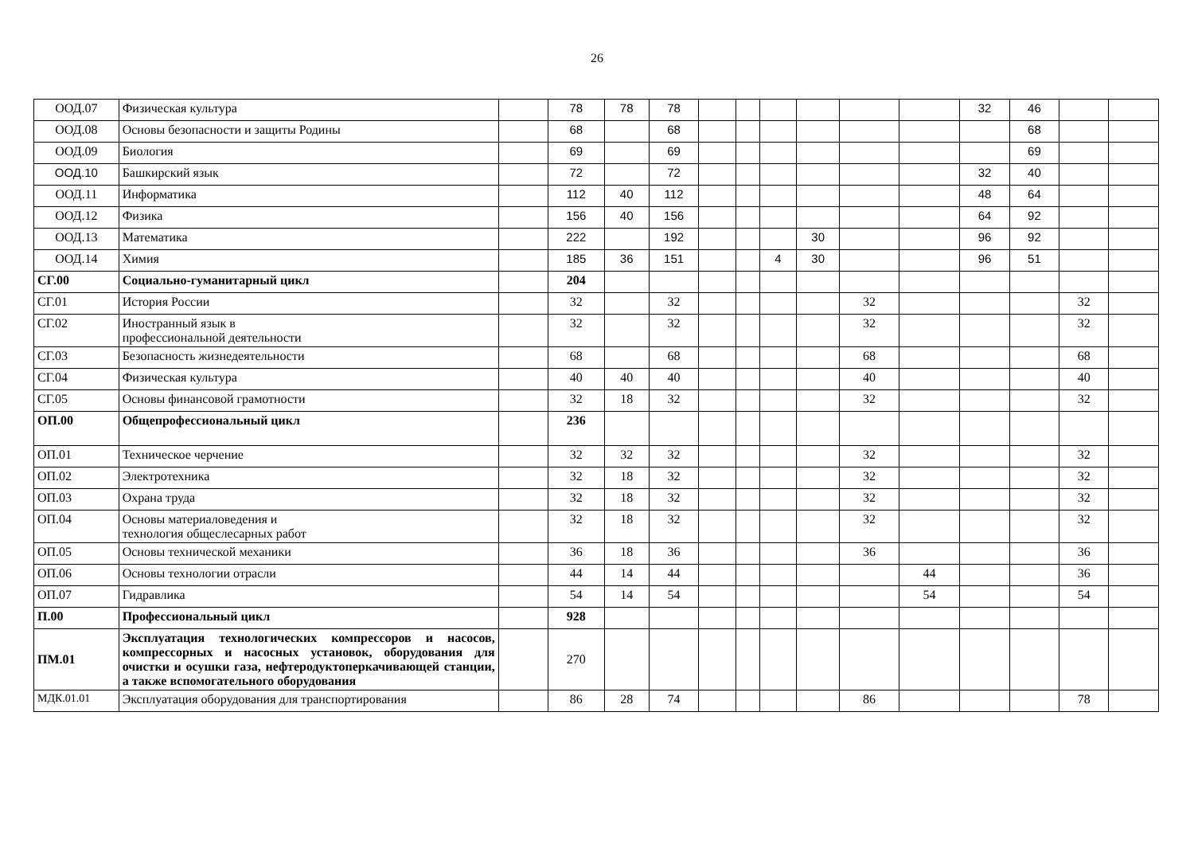26
| ООД.07 | Физическая культура | | 78 | 78 | 78 | | | | | | | 32 | 46 | | |
| ООД.08 | Основы безопасности и защиты Родины | | 68 | | 68 | | | | | | | | 68 | | |
| ООД.09 | Биология | | 69 | | 69 | | | | | | | | 69 | | |
| ООД.10 | Башкирский язык | | 72 | | 72 | | | | | | | 32 | 40 | | |
| ООД.11 | Информатика | | 112 | 40 | 112 | | | | | | | 48 | 64 | | |
| ООД.12 | Физика | | 156 | 40 | 156 | | | | | | | 64 | 92 | | |
| ООД.13 | Математика | | 222 | | 192 | | | | 30 | | | 96 | 92 | | |
| ООД.14 | Химия | | 185 | 36 | 151 | | | 4 | 30 | | | 96 | 51 | | |
| СГ.00 | Социально-гуманитарный цикл | | 204 | | | | | | | | | | | | |
| СГ.01 | История России | | 32 | | 32 | | | | | 32 | | | | 32 | |
| СГ.02 | Иностранный язык в профессиональной деятельности | | 32 | | 32 | | | | | 32 | | | | 32 | |
| СГ.03 | Безопасность жизнедеятельности | | 68 | | 68 | | | | | 68 | | | | 68 | |
| СГ.04 | Физическая культура | | 40 | 40 | 40 | | | | | 40 | | | | 40 | |
| СГ.05 | Основы финансовой грамотности | | 32 | 18 | 32 | | | | | 32 | | | | 32 | |
| ОП.00 | Общепрофессиональный цикл | | 236 | | | | | | | | | | | | |
| ОП.01 | Техническое черчение | | 32 | 32 | 32 | | | | | 32 | | | | 32 | |
| ОП.02 | Электротехника | | 32 | 18 | 32 | | | | | 32 | | | | 32 | |
| ОП.03 | Охрана труда | | 32 | 18 | 32 | | | | | 32 | | | | 32 | |
| ОП.04 | Основы материаловедения и технология общеслесарных работ | | 32 | 18 | 32 | | | | | 32 | | | | 32 | |
| ОП.05 | Основы технической механики | | 36 | 18 | 36 | | | | | 36 | | | | 36 | |
| ОП.06 | Основы технологии отрасли | | 44 | 14 | 44 | | | | | | 44 | | | 36 | |
| ОП.07 | Гидравлика | | 54 | 14 | 54 | | | | | | 54 | | | 54 | |
| П.00 | Профессиональный цикл | | 928 | | | | | | | | | | | | |
| ПМ.01 | Эксплуатация технологических компрессоров и насосов, компрессорных и насосных установок, оборудования для очистки и осушки газа, нефтеродуктоперкачивающей станции, а также вспомогательного оборудования | | 270 | | | | | | | | | | | | |
| МДК.01.01 | Эксплуатация оборудования для транспортирования | | 86 | 28 | 74 | | | | | 86 | | | | 78 | |